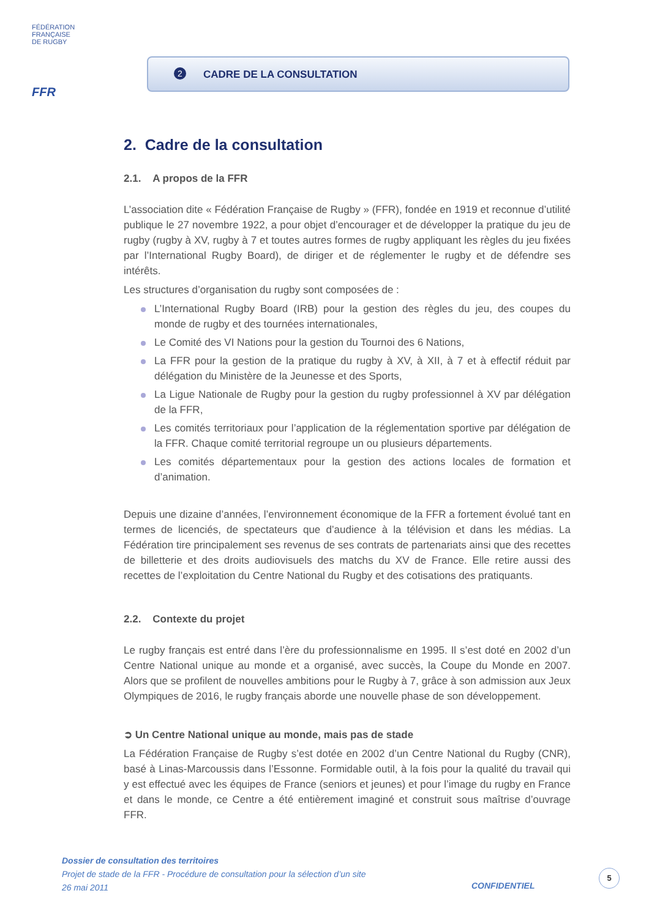FÉDÉRATION
FRANÇAISE
DE RUGBY
FFR
2 CADRE DE LA CONSULTATION
2. Cadre de la consultation
2.1. A propos de la FFR
L’association dite « Fédération Française de Rugby » (FFR), fondée en 1919 et reconnue d’utilité publique le 27 novembre 1922, a pour objet d’encourager et de développer la pratique du jeu de rugby (rugby à XV, rugby à 7 et toutes autres formes de rugby appliquant les règles du jeu fixées par l’International Rugby Board), de diriger et de réglementer le rugby et de défendre ses intérêts.
Les structures d’organisation du rugby sont composées de :
L’International Rugby Board (IRB) pour la gestion des règles du jeu, des coupes du monde de rugby et des tournées internationales,
Le Comité des VI Nations pour la gestion du Tournoi des 6 Nations,
La FFR pour la gestion de la pratique du rugby à XV, à XII, à 7 et à effectif réduit par délégation du Ministère de la Jeunesse et des Sports,
La Ligue Nationale de Rugby pour la gestion du rugby professionnel à XV par délégation de la FFR,
Les comités territoriaux pour l’application de la réglementation sportive par délégation de la FFR. Chaque comité territorial regroupe un ou plusieurs départements.
Les comités départementaux pour la gestion des actions locales de formation et d’animation.
Depuis une dizaine d’années, l’environnement économique de la FFR a fortement évolué tant en termes de licenciés, de spectateurs que d’audience à la télévision et dans les médias. La Fédération tire principalement ses revenus de ses contrats de partenariats ainsi que des recettes de billetterie et des droits audiovisuels des matchs du XV de France. Elle retire aussi des recettes de l’exploitation du Centre National du Rugby et des cotisations des pratiquants.
2.2. Contexte du projet
Le rugby français est entré dans l’ère du professionnalisme en 1995. Il s’est doté en 2002 d’un Centre National unique au monde et a organisé, avec succès, la Coupe du Monde en 2007. Alors que se profilent de nouvelles ambitions pour le Rugby à 7, grâce à son admission aux Jeux Olympiques de 2016, le rugby français aborde une nouvelle phase de son développement.
➲ Un Centre National unique au monde, mais pas de stade
La Fédération Française de Rugby s’est dotée en 2002 d’un Centre National du Rugby (CNR), basé à Linas-Marcoussis dans l’Essonne. Formidable outil, à la fois pour la qualité du travail qui y est effectué avec les équipes de France (seniors et jeunes) et pour l’image du rugby en France et dans le monde, ce Centre a été entièrement imaginé et construit sous maîtrise d’ouvrage FFR.
Dossier de consultation des territoires
Projet de stade de la FFR - Procédure de consultation pour la sélection d’un site
26 mai 2011
CONFIDENTIEL
5